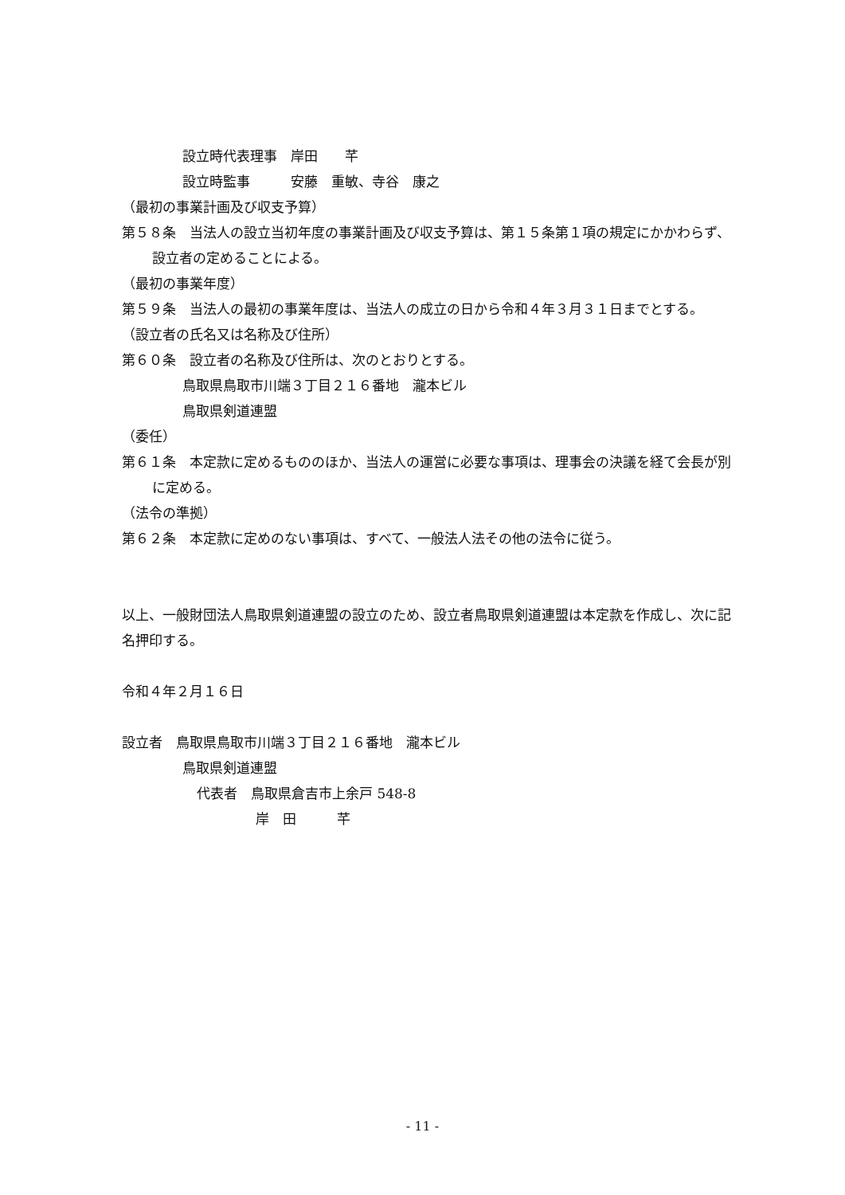設立時代表理事　岸田　　芊
設立時監事　　　安藤　重敏、寺谷　康之
（最初の事業計画及び収支予算）
第５８条　当法人の設立当初年度の事業計画及び収支予算は、第１５条第１項の規定にかかわらず、設立者の定めることによる。
（最初の事業年度）
第５９条　当法人の最初の事業年度は、当法人の成立の日から令和４年３月３１日までとする。
（設立者の氏名又は名称及び住所）
第６０条　設立者の名称及び住所は、次のとおりとする。
鳥取県鳥取市川端３丁目２１６番地　瀧本ビル
鳥取県剣道連盟
（委任）
第６１条　本定款に定めるもののほか、当法人の運営に必要な事項は、理事会の決議を経て会長が別に定める。
（法令の準拠）
第６２条　本定款に定めのない事項は、すべて、一般法人法その他の法令に従う。
以上、一般財団法人鳥取県剣道連盟の設立のため、設立者鳥取県剣道連盟は本定款を作成し、次に記名押印する。
令和４年２月１６日
設立者　鳥取県鳥取市川端３丁目２１６番地　瀧本ビル
鳥取県剣道連盟
代表者　鳥取県倉吉市上余戸 548-8
岸　田　　　芊
- 11 -